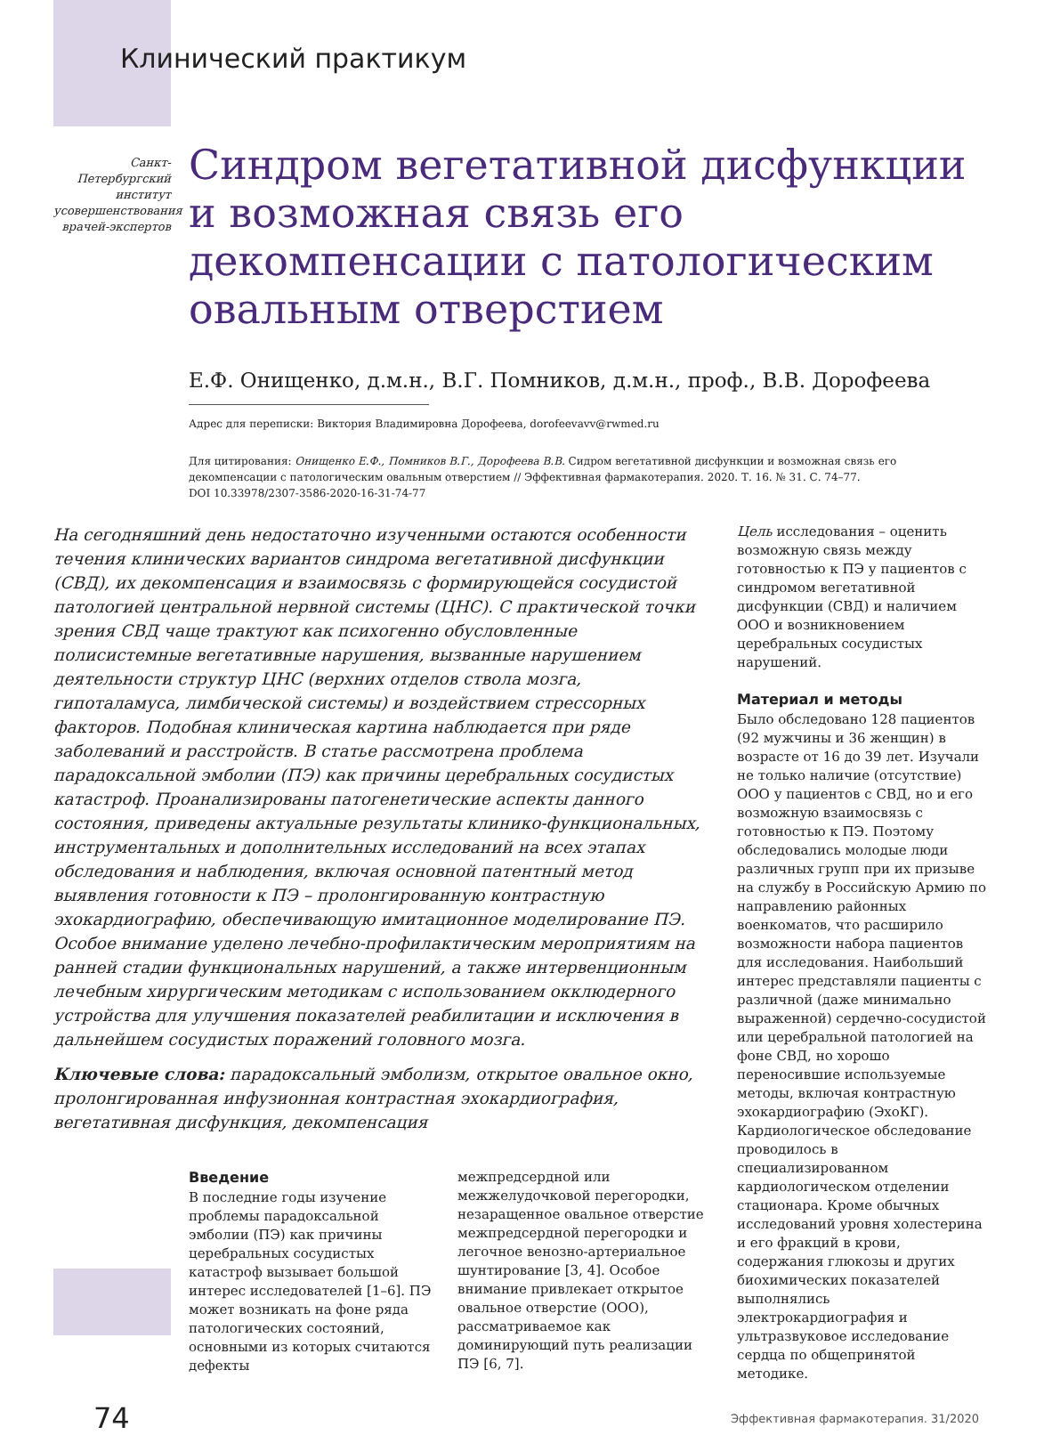Клинический практикум
Санкт-Петербургский институт усовершенствования врачей-экспертов
Синдром вегетативной дисфункции и возможная связь его декомпенсации с патологическим овальным отверстием
Е.Ф. Онищенко, д.м.н., В.Г. Помников, д.м.н., проф., В.В. Дорофеева
Адрес для переписки: Виктория Владимировна Дорофеева, dorofeevavv@rwmed.ru
Для цитирования: Онищенко Е.Ф., Помников В.Г., Дорофеева В.В. Сидром вегетативной дисфункции и возможная связь его декомпенсации с патологическим овальным отверстием // Эффективная фармакотерапия. 2020. Т. 16. № 31. С. 74–77.
DOI 10.33978/2307-3586-2020-16-31-74-77
На сегодняшний день недостаточно изученными остаются особенности течения клинических вариантов синдрома вегетативной дисфункции (СВД), их декомпенсация и взаимосвязь с формирующейся сосудистой патологией центральной нервной системы (ЦНС). С практической точки зрения СВД чаще трактуют как психогенно обусловленные полисистемные вегетативные нарушения, вызванные нарушением деятельности структур ЦНС (верхних отделов ствола мозга, гипоталамуса, лимбической системы) и воздействием стрессорных факторов. Подобная клиническая картина наблюдается при ряде заболеваний и расстройств. В статье рассмотрена проблема парадоксальной эмболии (ПЭ) как причины церебральных сосудистых катастроф. Проанализированы патогенетические аспекты данного состояния, приведены актуальные результаты клинико-функциональных, инструментальных и дополнительных исследований на всех этапах обследования и наблюдения, включая основной патентный метод выявления готовности к ПЭ – пролонгированную контрастную эхокардиографию, обеспечивающую имитационное моделирование ПЭ. Особое внимание уделено лечебно-профилактическим мероприятиям на ранней стадии функциональных нарушений, а также интервенционным лечебным хирургическим методикам с использованием окклюдерного устройства для улучшения показателей реабилитации и исключения в дальнейшем сосудистых поражений головного мозга.
Ключевые слова: парадоксальный эмболизм, открытое овальное окно, пролонгированная инфузионная контрастная эхокардиография, вегетативная дисфункция, декомпенсация
Введение
В последние годы изучение проблемы парадоксальной эмболии (ПЭ) как причины церебральных сосудистых катастроф вызывает большой интерес исследователей [1–6]. ПЭ может возникать на фоне ряда патологических состояний, основными из которых считаются дефекты
межпредсердной или межжелудочковой перегородки, незаращенное овальное отверстие межпредсердной перегородки и легочное венозно-артериальное шунтирование [3, 4]. Особое внимание привлекает открытое овальное отверстие (ООО), рассматриваемое как доминирующий путь реализации ПЭ [6, 7].
Цель исследования – оценить возможную связь между готовностью к ПЭ у пациентов с синдромом вегетативной дисфункции (СВД) и наличием ООО и возникновением церебральных сосудистых нарушений.
Материал и методы
Было обследовано 128 пациентов (92 мужчины и 36 женщин) в возрасте от 16 до 39 лет. Изучали не только наличие (отсутствие) ООО у пациентов с СВД, но и его возможную взаимосвязь с готовностью к ПЭ. Поэтому обследовались молодые люди различных групп при их призыве на службу в Российскую Армию по направлению районных военкоматов, что расширило возможности набора пациентов для исследования. Наибольший интерес представляли пациенты с различной (даже минимально выраженной) сердечно-сосудистой или церебральной патологией на фоне СВД, но хорошо переносившие используемые методы, включая контрастную эхокардиографию (ЭхоКГ).
Кардиологическое обследование проводилось в специализированном кардиологическом отделении стационара. Кроме обычных исследований уровня холестерина и его фракций в крови, содержания глюкозы и других биохимических показателей выполнялись электрокардиография и ультразвуковое исследование сердца по общепринятой методике.
74 Эффективная фармакотерапия. 31/2020